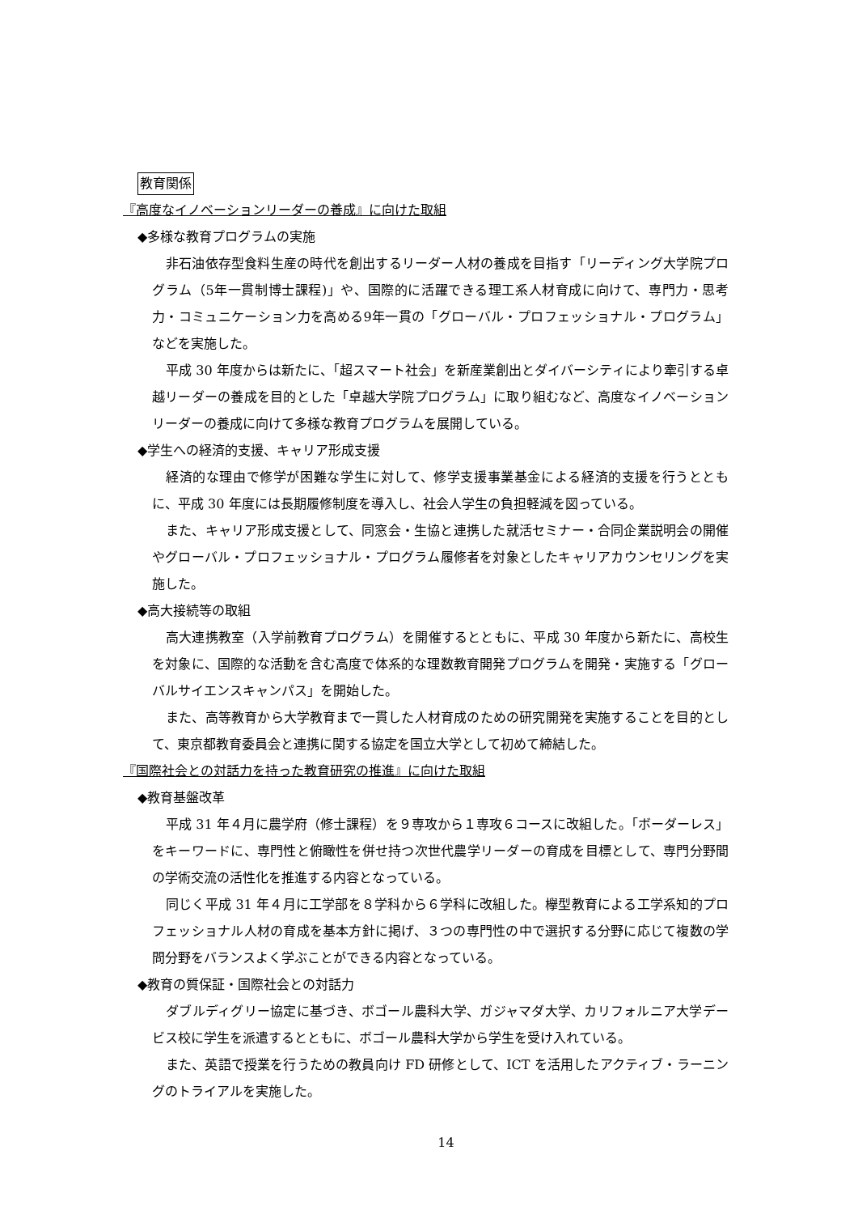教育関係
『高度なイノベーションリーダーの養成』に向けた取組
◆多様な教育プログラムの実施
非石油依存型食料生産の時代を創出するリーダー人材の養成を目指す「リーディング大学院プログラム（5年一貫制博士課程)」や、国際的に活躍できる理工系人材育成に向けて、専門力・思考力・コミュニケーション力を高める9年一貫の「グローバル・プロフェッショナル・プログラム」などを実施した。
平成 30 年度からは新たに、「超スマート社会」を新産業創出とダイバーシティにより牽引する卓越リーダーの養成を目的とした「卓越大学院プログラム」に取り組むなど、高度なイノベーションリーダーの養成に向けて多様な教育プログラムを展開している。
◆学生への経済的支援、キャリア形成支援
経済的な理由で修学が困難な学生に対して、修学支援事業基金による経済的支援を行うとともに、平成 30 年度には長期履修制度を導入し、社会人学生の負担軽減を図っている。
また、キャリア形成支援として、同窓会・生協と連携した就活セミナー・合同企業説明会の開催やグローバル・プロフェッショナル・プログラム履修者を対象としたキャリアカウンセリングを実施した。
◆高大接続等の取組
高大連携教室（入学前教育プログラム）を開催するとともに、平成 30 年度から新たに、高校生を対象に、国際的な活動を含む高度で体系的な理数教育開発プログラムを開発・実施する「グローバルサイエンスキャンパス」を開始した。
また、高等教育から大学教育まで一貫した人材育成のための研究開発を実施することを目的として、東京都教育委員会と連携に関する協定を国立大学として初めて締結した。
『国際社会との対話力を持った教育研究の推進』に向けた取組
◆教育基盤改革
平成 31 年４月に農学府（修士課程）を９専攻から１専攻６コースに改組した。「ボーダーレス」をキーワードに、専門性と俯瞰性を併せ持つ次世代農学リーダーの育成を目標として、専門分野間の学術交流の活性化を推進する内容となっている。
同じく平成 31 年４月に工学部を８学科から６学科に改組した。欅型教育による工学系知的プロフェッショナル人材の育成を基本方針に掲げ、３つの専門性の中で選択する分野に応じて複数の学問分野をバランスよく学ぶことができる内容となっている。
◆教育の質保証・国際社会との対話力
ダブルディグリー協定に基づき、ボゴール農科大学、ガジャマダ大学、カリフォルニア大学デービス校に学生を派遣するとともに、ボゴール農科大学から学生を受け入れている。
また、英語で授業を行うための教員向け FD 研修として、ICT を活用したアクティブ・ラーニングのトライアルを実施した。
14